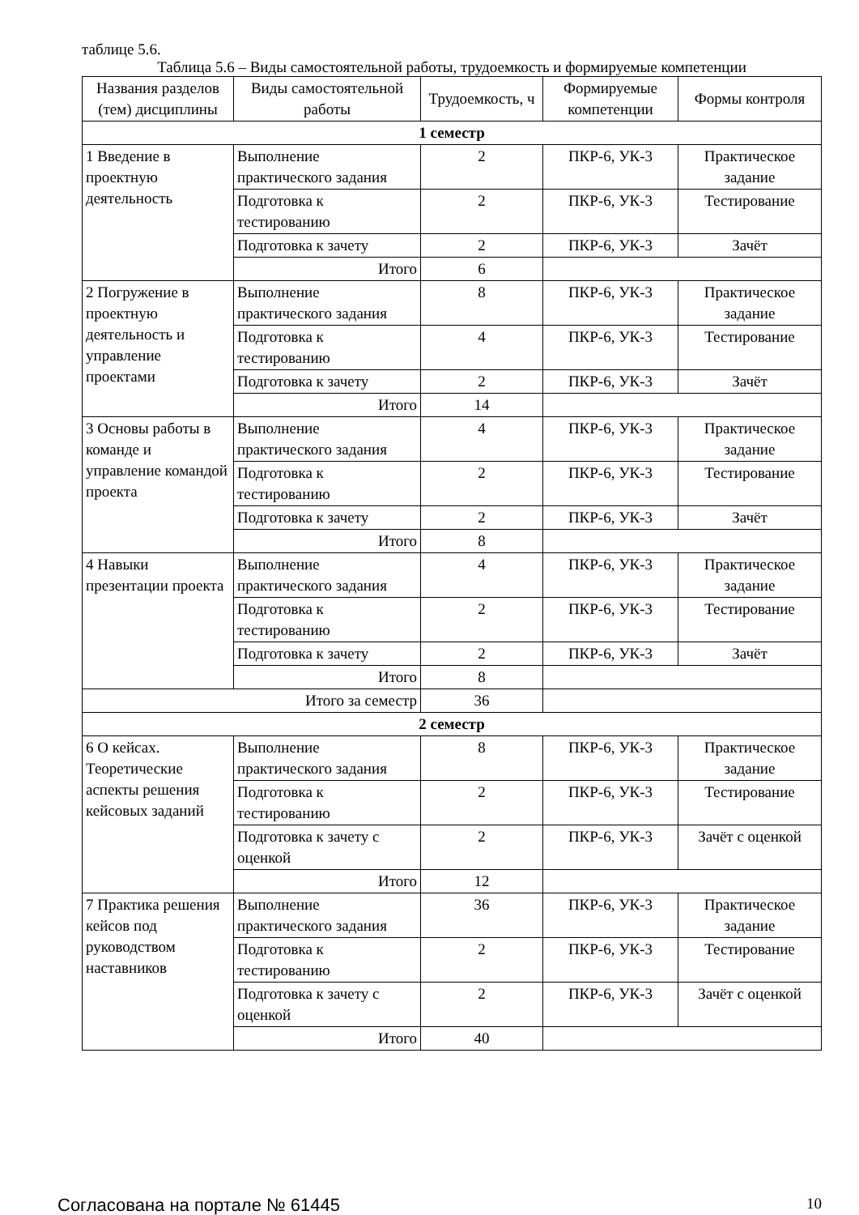таблице 5.6.
Таблица 5.6 – Виды самостоятельной работы, трудоемкость и формируемые компетенции
| Названия разделов (тем) дисциплины | Виды самостоятельной работы | Трудоемкость, ч | Формируемые компетенции | Формы контроля |
| --- | --- | --- | --- | --- |
| 1 семестр | | | | |
| 1 Введение в проектную деятельность | Выполнение практического задания | 2 | ПКР-6, УК-3 | Практическое задание |
| | Подготовка к тестированию | 2 | ПКР-6, УК-3 | Тестирование |
| | Подготовка к зачету | 2 | ПКР-6, УК-3 | Зачёт |
| | Итого | 6 | | |
| 2 Погружение в проектную деятельность и управление проектами | Выполнение практического задания | 8 | ПКР-6, УК-3 | Практическое задание |
| | Подготовка к тестированию | 4 | ПКР-6, УК-3 | Тестирование |
| | Подготовка к зачету | 2 | ПКР-6, УК-3 | Зачёт |
| | Итого | 14 | | |
| 3 Основы работы в команде и управление командой проекта | Выполнение практического задания | 4 | ПКР-6, УК-3 | Практическое задание |
| | Подготовка к тестированию | 2 | ПКР-6, УК-3 | Тестирование |
| | Подготовка к зачету | 2 | ПКР-6, УК-3 | Зачёт |
| | Итого | 8 | | |
| 4 Навыки презентации проекта | Выполнение практического задания | 4 | ПКР-6, УК-3 | Практическое задание |
| | Подготовка к тестированию | 2 | ПКР-6, УК-3 | Тестирование |
| | Подготовка к зачету | 2 | ПКР-6, УК-3 | Зачёт |
| | Итого | 8 | | |
| Итого за семестр | | 36 | | |
| 2 семестр | | | | |
| 6 О кейсах. Теоретические аспекты решения кейсовых заданий | Выполнение практического задания | 8 | ПКР-6, УК-3 | Практическое задание |
| | Подготовка к тестированию | 2 | ПКР-6, УК-3 | Тестирование |
| | Подготовка к зачету с оценкой | 2 | ПКР-6, УК-3 | Зачёт с оценкой |
| | Итого | 12 | | |
| 7 Практика решения кейсов под руководством наставников | Выполнение практического задания | 36 | ПКР-6, УК-3 | Практическое задание |
| | Подготовка к тестированию | 2 | ПКР-6, УК-3 | Тестирование |
| | Подготовка к зачету с оценкой | 2 | ПКР-6, УК-3 | Зачёт с оценкой |
| | Итого | 40 | | |
Согласована на портале № 61445 10